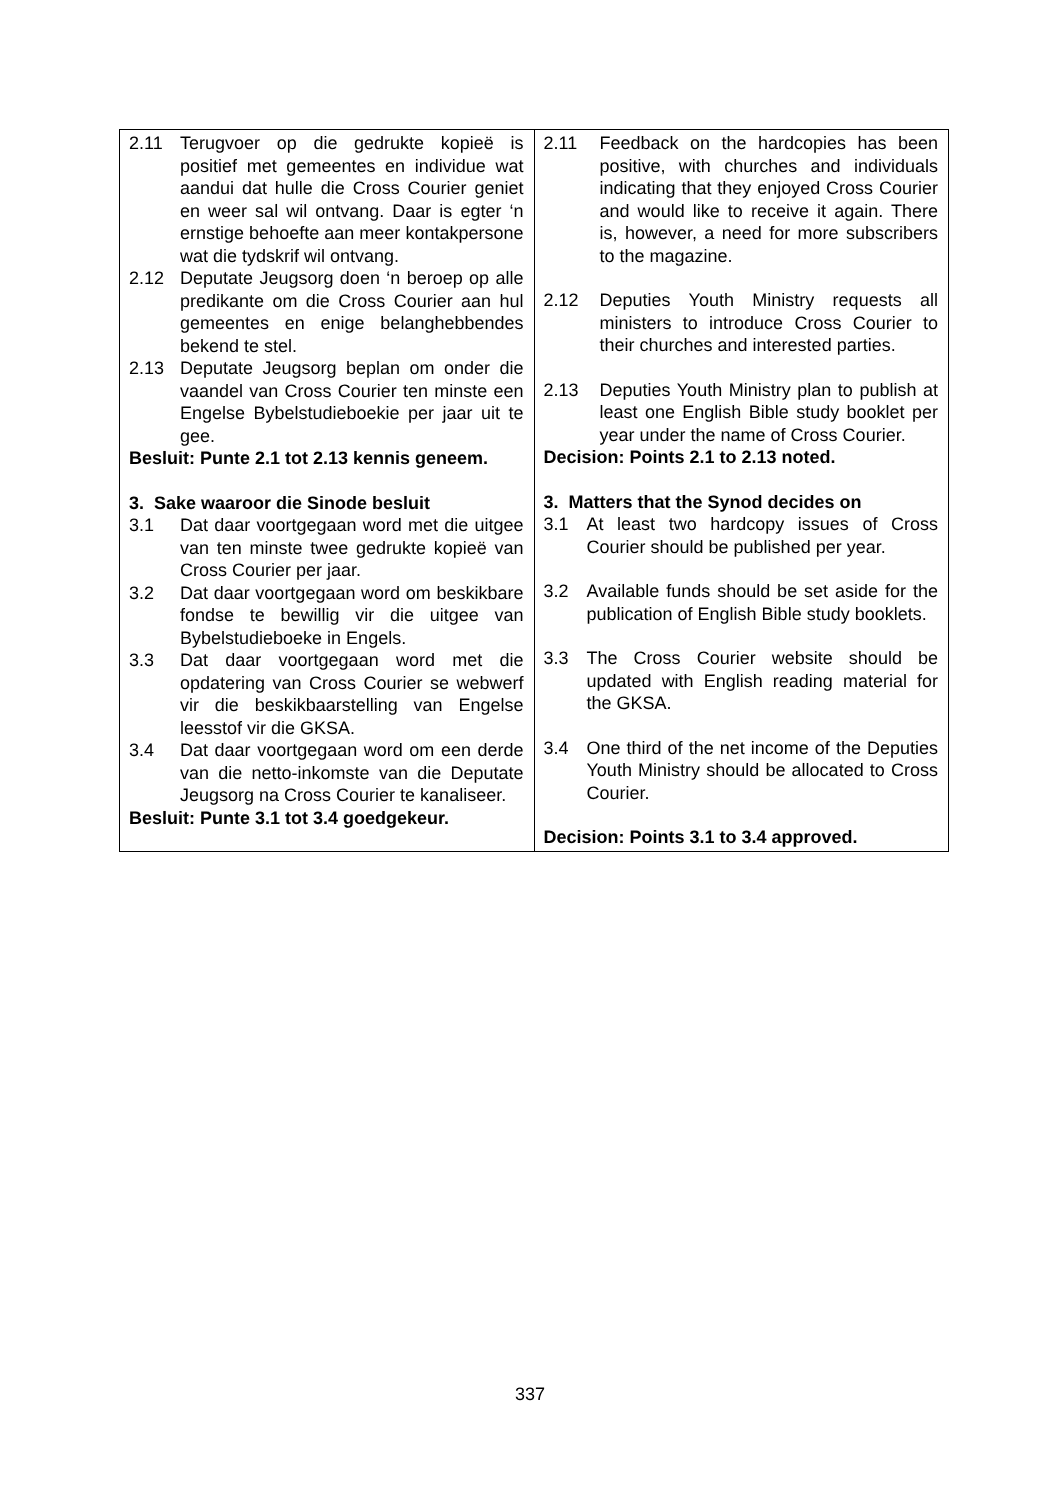| 2.11 Terugvoer op die gedrukte kopieë is positief met gemeentes en individue wat aandui dat hulle die Cross Courier geniet en weer sal wil ontvang. Daar is egter ‘n ernstige behoefte aan meer kontakpersone wat die tydskrif wil ontvang. 2.12 Deputate Jeugsorg doen ‘n beroep op alle predikante om die Cross Courier aan hul gemeentes en enige belanghebbendes bekend te stel. 2.13 Deputate Jeugsorg beplan om onder die vaandel van Cross Courier ten minste een Engelse Bybelstudieboekie per jaar uit te gee. Besluit: Punte 2.1 tot 2.13 kennis geneem. 3. Sake waaroor die Sinode besluit 3.1 Dat daar voortgegaan word met die uitgee van ten minste twee gedrukte kopieë van Cross Courier per jaar. 3.2 Dat daar voortgegaan word om beskikbare fondse te bewillig vir die uitgee van Bybelstudieboeke in Engels. 3.3 Dat daar voortgegaan word met die opdatering van Cross Courier se webwerf vir die beskikbaarstelling van Engelse leesstof vir die GKSA. 3.4 Dat daar voortgegaan word om een derde van die netto-inkomste van die Deputate Jeugsorg na Cross Courier te kanaliseer. Besluit: Punte 3.1 tot 3.4 goedgekeur. | 2.11 Feedback on the hardcopies has been positive, with churches and individuals indicating that they enjoyed Cross Courier and would like to receive it again. There is, however, a need for more subscribers to the magazine. 2.12 Deputies Youth Ministry requests all ministers to introduce Cross Courier to their churches and interested parties. 2.13 Deputies Youth Ministry plan to publish at least one English Bible study booklet per year under the name of Cross Courier. Decision: Points 2.1 to 2.13 noted. 3. Matters that the Synod decides on 3.1 At least two hardcopy issues of Cross Courier should be published per year. 3.2 Available funds should be set aside for the publication of English Bible study booklets. 3.3 The Cross Courier website should be updated with English reading material for the GKSA. 3.4 One third of the net income of the Deputies Youth Ministry should be allocated to Cross Courier. Decision: Points 3.1 to 3.4 approved. |
337